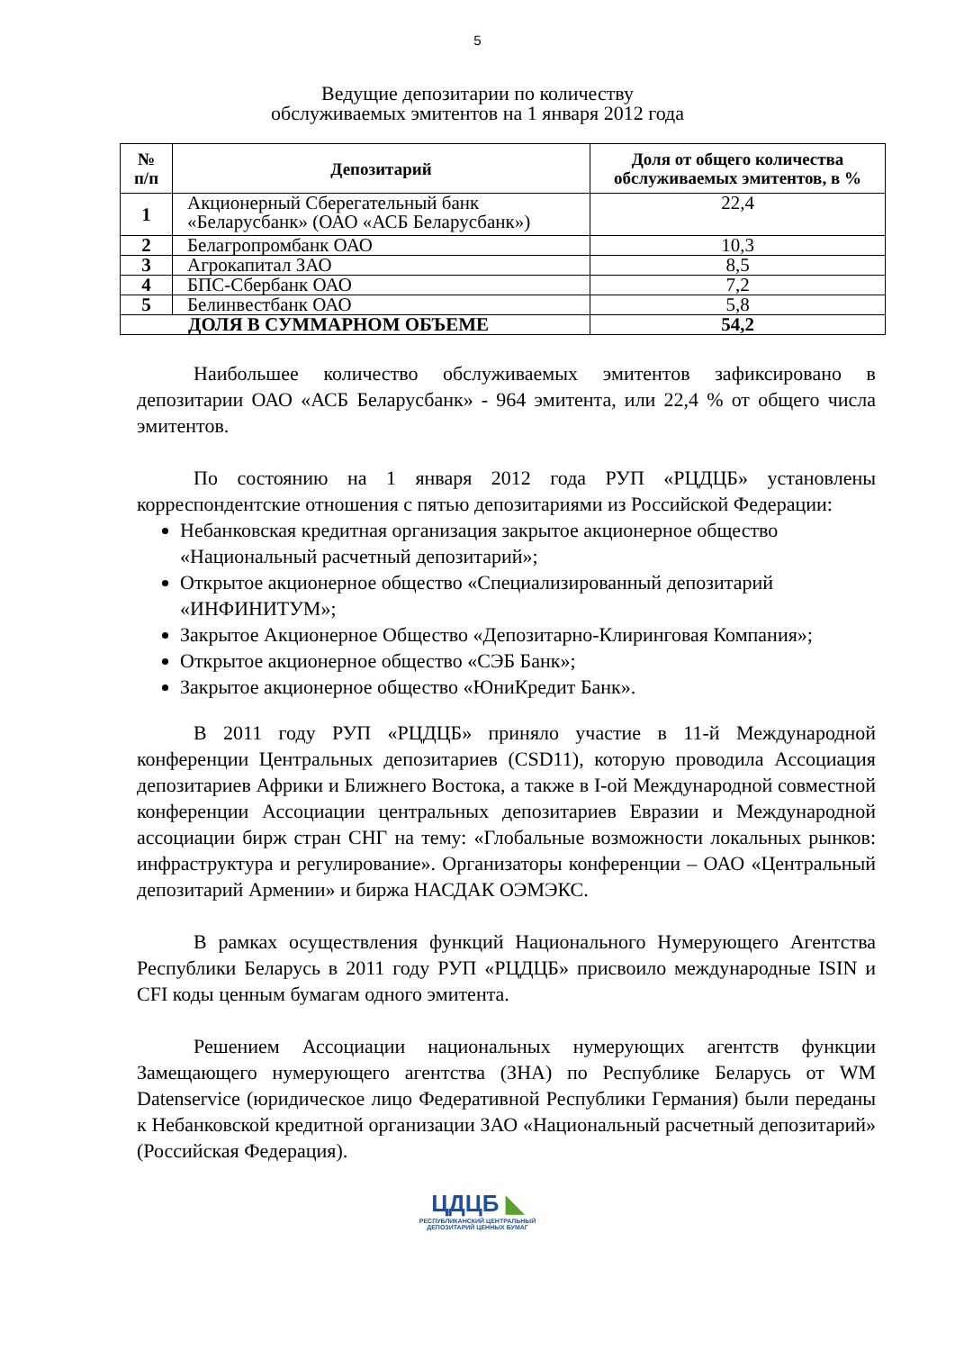5
Ведущие депозитарии по количеству
обслуживаемых эмитентов на 1 января 2012 года
| № п/п | Депозитарий | Доля от общего количества обслуживаемых эмитентов, в % |
| --- | --- | --- |
| 1 | Акционерный Сберегательный банк «Беларусбанк» (ОАО «АСБ Беларусбанк») | 22,4 |
| 2 | Белагропромбанк ОАО | 10,3 |
| 3 | Агрокапитал ЗАО | 8,5 |
| 4 | БПС-Сбербанк ОАО | 7,2 |
| 5 | Белинвестбанк ОАО | 5,8 |
| ДОЛЯ В СУММАРНОМ ОБЪЕМЕ | | 54,2 |
Наибольшее количество обслуживаемых эмитентов зафиксировано в депозитарии ОАО «АСБ Беларусбанк» - 964 эмитента, или 22,4 % от общего числа эмитентов.
По состоянию на 1 января 2012 года РУП «РЦДЦБ» установлены корреспондентские отношения с пятью депозитариями из Российской Федерации:
Небанковская кредитная организация закрытое акционерное общество «Национальный расчетный депозитарий»;
Открытое акционерное общество «Специализированный депозитарий «ИНФИНИТУМ»;
Закрытое Акционерное Общество «Депозитарно-Клиринговая Компания»;
Открытое акционерное общество «СЭБ Банк»;
Закрытое акционерное общество «ЮниКредит Банк».
В 2011 году РУП «РЦДЦБ» приняло участие в 11-й Международной конференции Центральных депозитариев (CSD11), которую проводила Ассоциация депозитариев Африки и Ближнего Востока, а также в I-ой Международной совместной конференции Ассоциации центральных депозитариев Евразии и Международной ассоциации бирж стран СНГ на тему: «Глобальные возможности локальных рынков: инфраструктура и регулирование». Организаторы конференции – ОАО «Центральный депозитарий Армении» и биржа НАСДАК ОЭМЭКС.
В рамках осуществления функций Национального Нумерующего Агентства Республики Беларусь в 2011 году РУП «РЦДЦБ» присвоило международные ISIN и CFI коды ценным бумагам одного эмитента.
Решением Ассоциации национальных нумерующих агентств функции Замещающего нумерующего агентства (ЗНА) по Республике Беларусь от WM Datenservice (юридическое лицо Федеративной Республики Германия) были переданы к Небанковской кредитной организации ЗАО «Национальный расчетный депозитарий» (Российская Федерация).
ЦДЦБ ◣
РЕСПУБЛИКАНСКИЙ ЦЕНТРАЛЬНЫЙ
ДЕПОЗИТАРИЙ ЦЕННЫХ БУМАГ